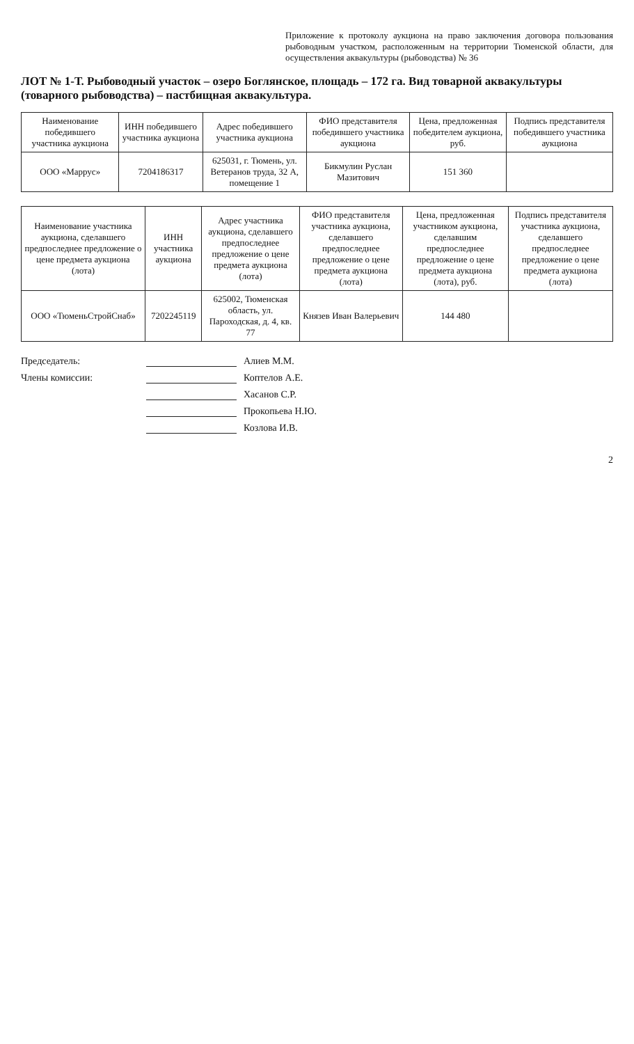Приложение к протоколу аукциона на право заключения договора пользования рыбоводным участком, расположенным на территории Тюменской области, для осуществления аквакультуры (рыбоводства) № 36
ЛОТ № 1-Т. Рыбоводный участок – озеро Боглянское, площадь – 172 га. Вид товарной аквакультуры (товарного рыбоводства) – пастбищная аквакультура.
| Наименование победившего участника аукциона | ИНН победившего участника аукциона | Адрес победившего участника аукциона | ФИО представителя победившего участника аукциона | Цена, предложенная победителем аукциона, руб. | Подпись представителя победившего участника аукциона |
| --- | --- | --- | --- | --- | --- |
| ООО «Маррус» | 7204186317 | 625031, г. Тюмень, ул. Ветеранов труда, 32 А, помещение 1 | Бикмулин Руслан Мазитович | 151 360 | |
| Наименование участника аукциона, сделавшего предпоследнее предложение о цене предмета аукциона (лота) | ИНН участника аукциона | Адрес участника аукциона, сделавшего предпоследнее предложение о цене предмета аукциона (лота) | ФИО представителя участника аукциона, сделавшего предпоследнее предложение о цене предмета аукциона (лота) | Цена, предложенная участником аукциона, сделавшим предпоследнее предложение о цене предмета аукциона (лота), руб. | Подпись представителя участника аукциона, сделавшего предпоследнее предложение о цене предмета аукциона (лота) |
| --- | --- | --- | --- | --- | --- |
| ООО «ТюменьСтройСнаб» | 7202245119 | 625002, Тюменская область, ул. Пароходская, д. 4, кв. 77 | Князев Иван Валерьевич | 144 480 | |
Председатель: Алиев М.М.
Члены комиссии: Коптелов А.Е.
Хасанов С.Р.
Прокопьева Н.Ю.
Козлова И.В.
2